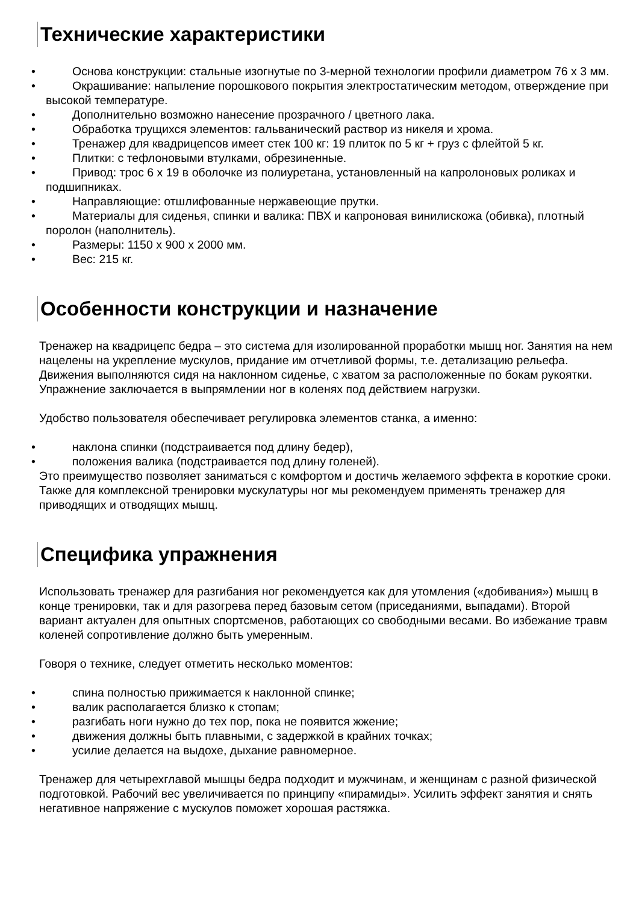Технические характеристики
• Основа конструкции: стальные изогнутые по 3-мерной технологии профили диаметром 76 х 3 мм.
• Окрашивание: напыление порошкового покрытия электростатическим методом, отверждение при высокой температуре.
• Дополнительно возможно нанесение прозрачного / цветного лака.
• Обработка трущихся элементов: гальванический раствор из никеля и хрома.
• Тренажер для квадрицепсов имеет стек 100 кг: 19 плиток по 5 кг + груз с флейтой 5 кг.
• Плитки: с тефлоновыми втулками, обрезиненные.
• Привод: трос 6 х 19 в оболочке из полиуретана, установленный на капролоновых роликах и подшипниках.
• Направляющие: отшлифованные нержавеющие прутки.
• Материалы для сиденья, спинки и валика: ПВХ и капроновая винилискожа (обивка), плотный поролон (наполнитель).
• Размеры: 1150 х 900 х 2000 мм.
• Вес: 215 кг.
Особенности конструкции и назначение
Тренажер на квадрицепс бедра – это система для изолированной проработки мышц ног. Занятия на нем нацелены на укрепление мускулов, придание им отчетливой формы, т.е. детализацию рельефа. Движения выполняются сидя на наклонном сиденье, с хватом за расположенные по бокам рукоятки. Упражнение заключается в выпрямлении ног в коленях под действием нагрузки.
Удобство пользователя обеспечивает регулировка элементов станка, а именно:
• наклона спинки (подстраивается под длину бедер),
• положения валика (подстраивается под длину голеней).
Это преимущество позволяет заниматься с комфортом и достичь желаемого эффекта в короткие сроки. Также для комплексной тренировки мускулатуры ног мы рекомендуем применять тренажер для приводящих и отводящих мышц.
Специфика упражнения
Использовать тренажер для разгибания ног рекомендуется как для утомления («добивания») мышц в конце тренировки, так и для разогрева перед базовым сетом (приседаниями, выпадами). Второй вариант актуален для опытных спортсменов, работающих со свободными весами. Во избежание травм коленей сопротивление должно быть умеренным.
Говоря о технике, следует отметить несколько моментов:
• спина полностью прижимается к наклонной спинке;
• валик располагается близко к стопам;
• разгибать ноги нужно до тех пор, пока не появится жжение;
• движения должны быть плавными, с задержкой в крайних точках;
• усилие делается на выдохе, дыхание равномерное.
Тренажер для четырехглавой мышцы бедра подходит и мужчинам, и женщинам с разной физической подготовкой. Рабочий вес увеличивается по принципу «пирамиды». Усилить эффект занятия и снять негативное напряжение с мускулов поможет хорошая растяжка.